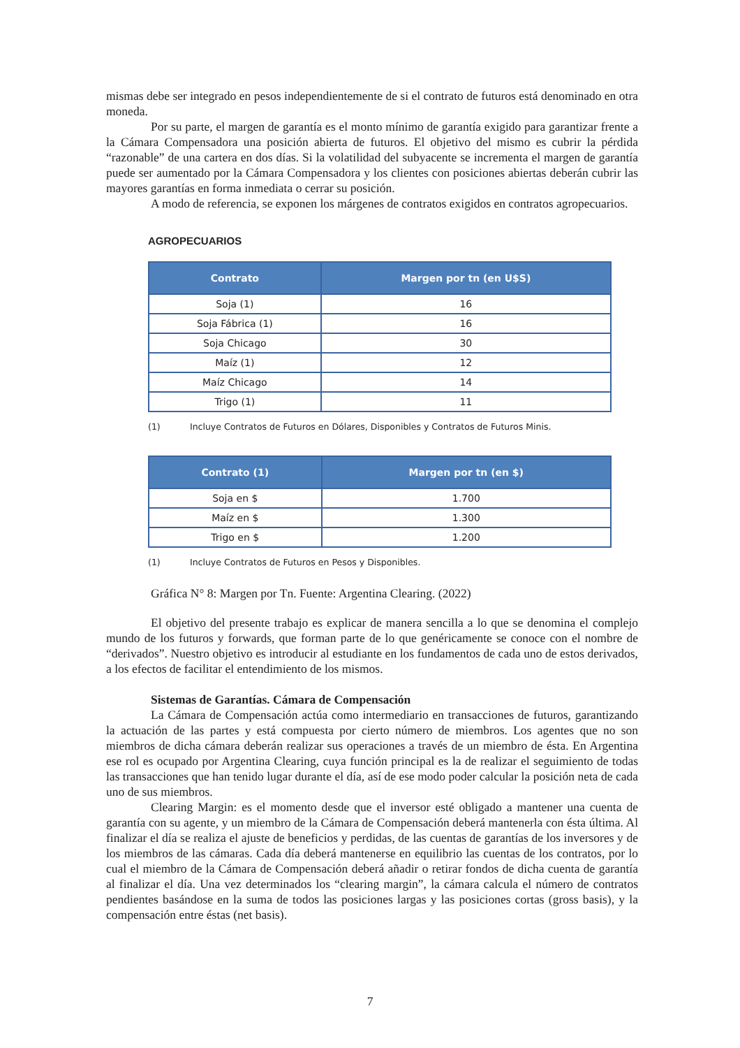mismas debe ser integrado en pesos independientemente de si el contrato de futuros está denominado en otra moneda.
Por su parte, el margen de garantía es el monto mínimo de garantía exigido para garantizar frente a la Cámara Compensadora una posición abierta de futuros. El objetivo del mismo es cubrir la pérdida “razonable” de una cartera en dos días. Si la volatilidad del subyacente se incrementa el margen de garantía puede ser aumentado por la Cámara Compensadora y los clientes con posiciones abiertas deberán cubrir las mayores garantías en forma inmediata o cerrar su posición.
A modo de referencia, se exponen los márgenes de contratos exigidos en contratos agropecuarios.
AGROPECUARIOS
| Contrato | Margen por tn (en U$S) |
| --- | --- |
| Soja (1) | 16 |
| Soja Fábrica (1) | 16 |
| Soja Chicago | 30 |
| Maíz (1) | 12 |
| Maíz Chicago | 14 |
| Trigo (1) | 11 |
(1) Incluye Contratos de Futuros en Dólares, Disponibles y Contratos de Futuros Minis.
| Contrato (1) | Margen por tn (en $) |
| --- | --- |
| Soja en $ | 1.700 |
| Maíz en $ | 1.300 |
| Trigo en $ | 1.200 |
(1) Incluye Contratos de Futuros en Pesos y Disponibles.
Gráfica N° 8: Margen por Tn. Fuente: Argentina Clearing. (2022)
El objetivo del presente trabajo es explicar de manera sencilla a lo que se denomina el complejo mundo de los futuros y forwards, que forman parte de lo que genéricamente se conoce con el nombre de “derivados”. Nuestro objetivo es introducir al estudiante en los fundamentos de cada uno de estos derivados, a los efectos de facilitar el entendimiento de los mismos.
Sistemas de Garantías. Cámara de Compensación
La Cámara de Compensación actúa como intermediario en transacciones de futuros, garantizando la actuación de las partes y está compuesta por cierto número de miembros. Los agentes que no son miembros de dicha cámara deberán realizar sus operaciones a través de un miembro de ésta. En Argentina ese rol es ocupado por Argentina Clearing, cuya función principal es la de realizar el seguimiento de todas las transacciones que han tenido lugar durante el día, así de ese modo poder calcular la posición neta de cada uno de sus miembros.
Clearing Margin: es el momento desde que el inversor esté obligado a mantener una cuenta de garantía con su agente, y un miembro de la Cámara de Compensación deberá mantenerla con ésta última. Al finalizar el día se realiza el ajuste de beneficios y perdidas, de las cuentas de garantías de los inversores y de los miembros de las cámaras. Cada día deberá mantenerse en equilibrio las cuentas de los contratos, por lo cual el miembro de la Cámara de Compensación deberá añadir o retirar fondos de dicha cuenta de garantía al finalizar el día. Una vez determinados los “clearing margin”, la cámara calcula el número de contratos pendientes basándose en la suma de todos las posiciones largas y las posiciones cortas (gross basis), y la compensación entre éstas (net basis).
7